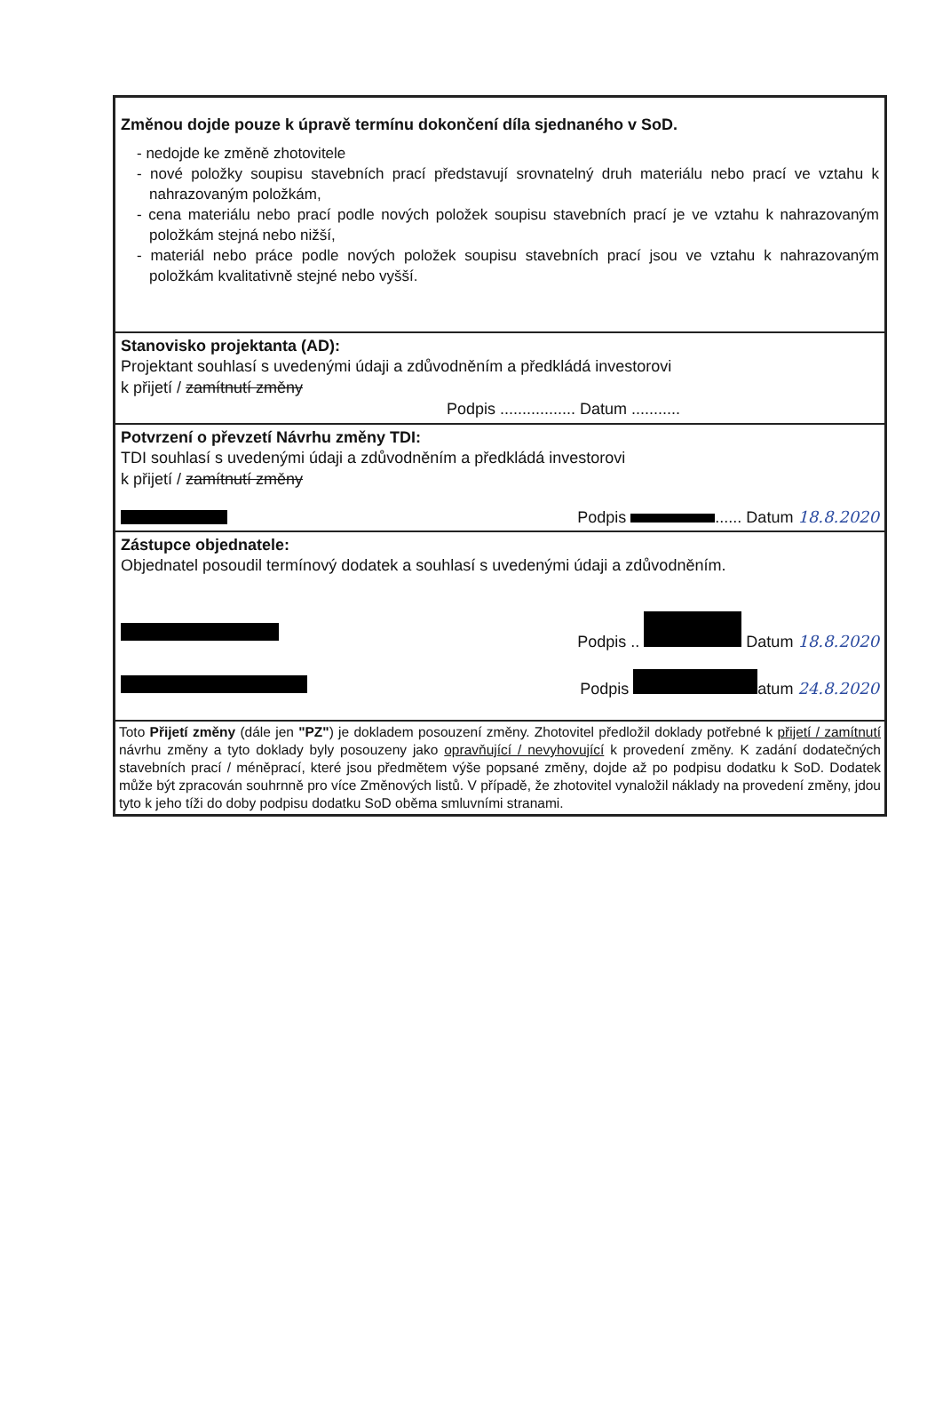Změnou dojde pouze k úpravě termínu dokončení díla sjednaného v SoD.
- nedojde ke změně zhotovitele
- nové položky soupisu stavebních prací představují srovnatelný druh materiálu nebo prací ve vztahu k nahrazovaným položkám,
- cena materiálu nebo prací podle nových položek soupisu stavebních prací je ve vztahu k nahrazovaným položkám stejná nebo nižší,
- materiál nebo práce podle nových položek soupisu stavebních prací jsou ve vztahu k nahrazovaným položkám kvalitativně stejné nebo vyšší.
Stanovisko projektanta (AD):
Projektant souhlasí s uvedenými údaji a zdůvodněním a předkládá investorovi
k přijetí / zamítnutí změny
Podpis ................. Datum ...........
Potvrzení o převzetí Návrhu změny TDI:
TDI souhlasí s uvedenými údaji a zdůvodněním a předkládá investorovi
k přijetí / zamítnutí změny
Podpis ...... Datum 18.8.2020
Zástupce objednatele:
Objednatel posoudil termínový dodatek a souhlasí s uvedenými údaji a zdůvodněním.
Podpis .. Datum 18.8.2020
Podpis atum 24.8.2020
Toto Přijetí změny (dále jen "PZ") je dokladem posouzení změny. Zhotovitel předložil doklady potřebné k přijetí / zamítnutí návrhu změny a tyto doklady byly posouzeny jako opravňující / nevyhovující k provedení změny. K zadání dodatečných stavebních prací / méněprací, které jsou předmětem výše popsané změny, dojde až po podpisu dodatku k SoD. Dodatek může být zpracován souhrnně pro více Změnových listů. V případě, že zhotovitel vynaložil náklady na provedení změny, jdou tyto k jeho tíži do doby podpisu dodatku SoD oběma smluvními stranami.